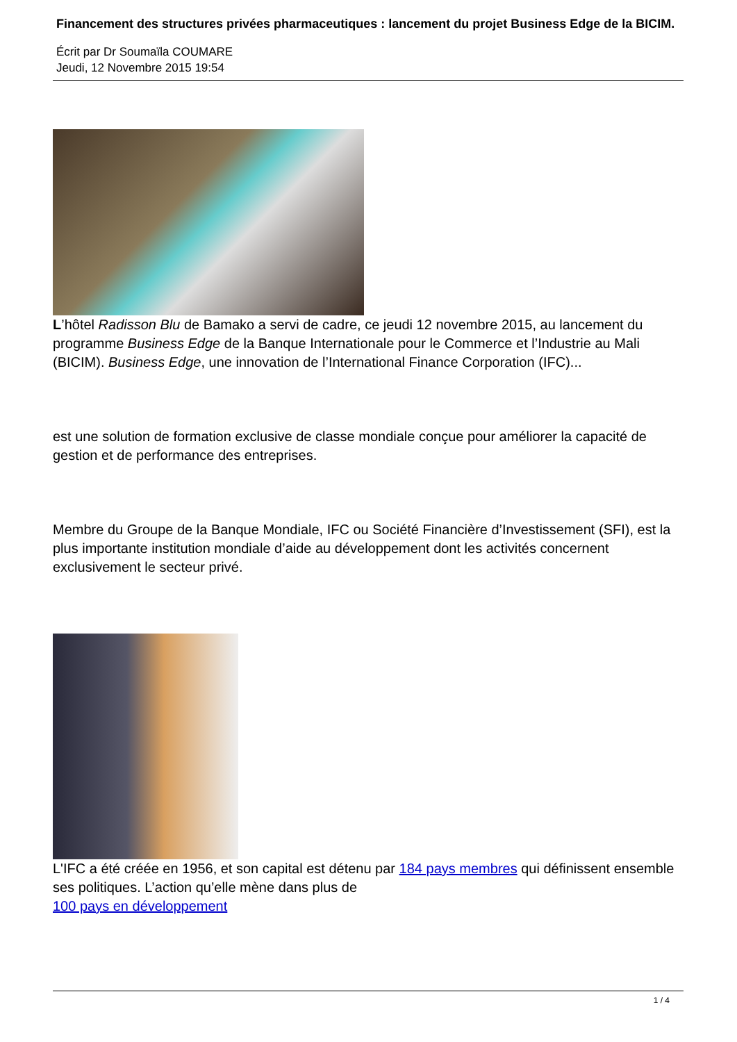Financement des structures privées pharmaceutiques : lancement du projet Business Edge de la BICIM.
Écrit par Dr Soumaïla COUMARE
Jeudi, 12 Novembre 2015 19:54
L’hôtel Radisson Blu de Bamako a servi de cadre, ce jeudi 12 novembre 2015, au lancement du programme Business Edge de la Banque Internationale pour le Commerce et l’Industrie au Mali (BICIM). Business Edge, une innovation de l’International Finance Corporation (IFC)...
est une solution de formation exclusive de classe mondiale conçue pour améliorer la capacité de gestion et de performance des entreprises.
Membre du Groupe de la Banque Mondiale, IFC ou Société Financière d’Investissement (SFI), est la plus importante institution mondiale d’aide au développement dont les activités concernent exclusivement le secteur privé.
L'IFC a été créée en 1956, et son capital est détenu par 184 pays membres qui définissent ensemble ses politiques. L’action qu’elle mène dans plus de
100 pays en développement
1 / 4